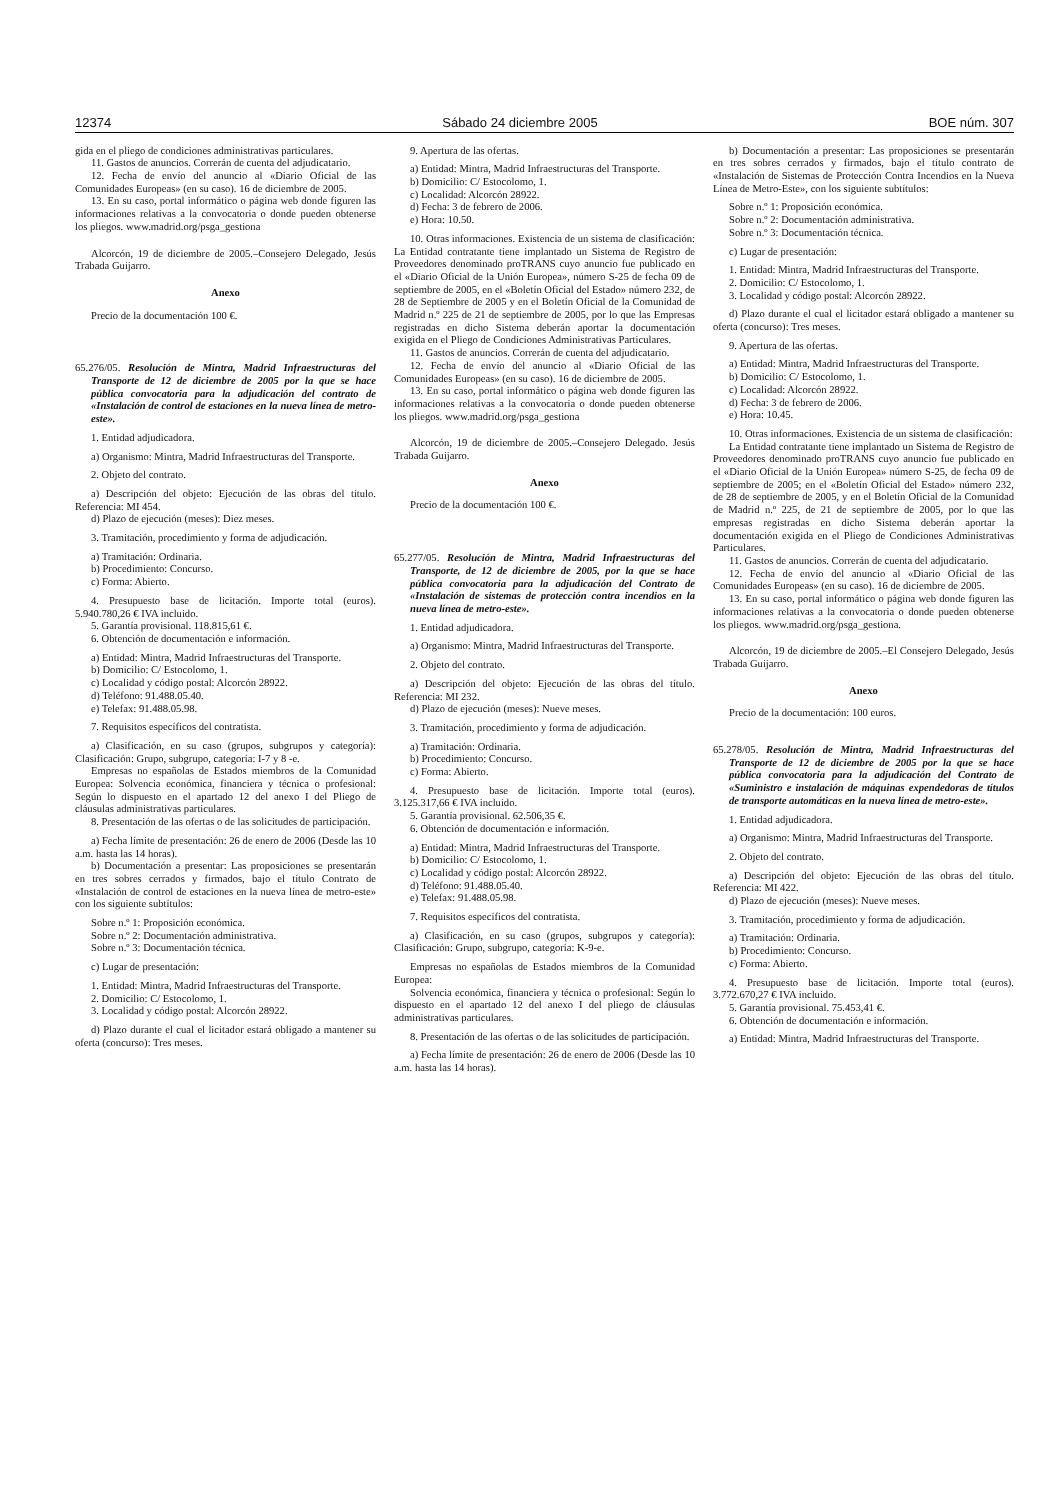12374 Sábado 24 diciembre 2005 BOE núm. 307
gida en el pliego de condiciones administrativas particulares.
11. Gastos de anuncios. Correrán de cuenta del adjudicatario.
12. Fecha de envío del anuncio al «Diario Oficial de las Comunidades Europeas» (en su caso). 16 de diciembre de 2005.
13. En su caso, portal informático o página web donde figuren las informaciones relativas a la convocatoria o donde pueden obtenerse los pliegos. www.madrid.org/psga_gestiona
Alcorcón, 19 de diciembre de 2005.–Consejero Delegado, Jesús Trabada Guijarro.
Anexo
Precio de la documentación 100 €.
65.276/05. Resolución de Mintra, Madrid Infraestructuras del Transporte de 12 de diciembre de 2005 por la que se hace pública convocatoria para la adjudicación del contrato de «Instalación de control de estaciones en la nueva línea de metro-este».
1. Entidad adjudicadora.
a) Organismo: Mintra, Madrid Infraestructuras del Transporte.
2. Objeto del contrato.
a) Descripción del objeto: Ejecución de las obras del título. Referencia: MI 454.
d) Plazo de ejecución (meses): Diez meses.
3. Tramitación, procedimiento y forma de adjudicación.
a) Tramitación: Ordinaria.
b) Procedimiento: Concurso.
c) Forma: Abierto.
4. Presupuesto base de licitación. Importe total (euros). 5.940.780,26 € IVA incluido.
5. Garantía provisional. 118.815,61 €.
6. Obtención de documentación e información.
a) Entidad: Mintra, Madrid Infraestructuras del Transporte.
b) Domicilio: C/ Estocolomo, 1.
c) Localidad y código postal: Alcorcón 28922.
d) Teléfono: 91.488.05.40.
e) Telefax: 91.488.05.98.
7. Requisitos específicos del contratista.
a) Clasificación, en su caso (grupos, subgrupos y categoría): Clasificación: Grupo, subgrupo, categoría: I-7 y 8 -e.
Empresas no españolas de Estados miembros de la Comunidad Europea: Solvencia económica, financiera y técnica o profesional: Según lo dispuesto en el apartado 12 del anexo I del Pliego de cláusulas administrativas particulares.
8. Presentación de las ofertas o de las solicitudes de participación.
a) Fecha límite de presentación: 26 de enero de 2006 (Desde las 10 a.m. hasta las 14 horas).
b) Documentación a presentar: Las proposiciones se presentarán en tres sobres cerrados y firmados, bajo el título Contrato de «Instalación de control de estaciones en la nueva línea de metro-este» con los siguiente subtítulos:
Sobre n.º 1: Proposición económica.
Sobre n.º 2: Documentación administrativa.
Sobre n.º 3: Documentación técnica.
c) Lugar de presentación:
1. Entidad: Mintra, Madrid Infraestructuras del Transporte.
2. Domicilio: C/ Estocolomo, 1.
3. Localidad y código postal: Alcorcón 28922.
d) Plazo durante el cual el licitador estará obligado a mantener su oferta (concurso): Tres meses.
9. Apertura de las ofertas.
a) Entidad: Mintra, Madrid Infraestructuras del Transporte.
b) Domicilio: C/ Estocolomo, 1.
c) Localidad: Alcorcón 28922.
d) Fecha: 3 de febrero de 2006.
e) Hora: 10.50.
10. Otras informaciones. Existencia de un sistema de clasificación: La Entidad contratante tiene implantado un Sistema de Registro de Proveedores denominado proTRANS cuyo anuncio fue publicado en el «Diario Oficial de la Unión Europea», número S-25 de fecha 09 de septiembre de 2005, en el «Boletín Oficial del Estado» número 232, de 28 de Septiembre de 2005 y en el Boletín Oficial de la Comunidad de Madrid n.º 225 de 21 de septiembre de 2005, por lo que las Empresas registradas en dicho Sistema deberán aportar la documentación exigida en el Pliego de Condiciones Administrativas Particulares.
11. Gastos de anuncios. Correrán de cuenta del adjudicatario.
12. Fecha de envío del anuncio al «Diario Oficial de las Comunidades Europeas» (en su caso). 16 de diciembre de 2005.
13. En su caso, portal informático o página web donde figuren las informaciones relativas a la convocatoria o donde pueden obtenerse los pliegos. www.madrid.org/psga_gestiona
Alcorcón, 19 de diciembre de 2005.–Consejero Delegado. Jesús Trabada Guijarro.
Anexo
Precio de la documentación 100 €.
65.277/05. Resolución de Mintra, Madrid Infraestructuras del Transporte, de 12 de diciembre de 2005, por la que se hace pública convocatoria para la adjudicación del Contrato de «Instalación de sistemas de protección contra incendios en la nueva línea de metro-este».
1. Entidad adjudicadora.
a) Organismo: Mintra, Madrid Infraestructuras del Transporte.
2. Objeto del contrato.
a) Descripción del objeto: Ejecución de las obras del título. Referencia: MI 232.
d) Plazo de ejecución (meses): Nueve meses.
3. Tramitación, procedimiento y forma de adjudicación.
a) Tramitación: Ordinaria.
b) Procedimiento: Concurso.
c) Forma: Abierto.
4. Presupuesto base de licitación. Importe total (euros). 3.125.317,66 € IVA incluido.
5. Garantía provisional. 62.506,35 €.
6. Obtención de documentación e información.
a) Entidad: Mintra, Madrid Infraestructuras del Transporte.
b) Domicilio: C/ Estocolomo, 1.
c) Localidad y código postal: Alcorcón 28922.
d) Teléfono: 91.488.05.40.
e) Telefax: 91.488.05.98.
7. Requisitos específicos del contratista.
a) Clasificación, en su caso (grupos, subgrupos y categoría): Clasificación: Grupo, subgrupo, categoría: K-9-e.
Empresas no españolas de Estados miembros de la Comunidad Europea:
Solvencia económica, financiera y técnica o profesional: Según lo dispuesto en el apartado 12 del anexo I del pliego de cláusulas administrativas particulares.
8. Presentación de las ofertas o de las solicitudes de participación.
a) Fecha límite de presentación: 26 de enero de 2006 (Desde las 10 a.m. hasta las 14 horas).
b) Documentación a presentar: Las proposiciones se presentarán en tres sobres cerrados y firmados, bajo el título contrato de «Instalación de Sistemas de Protección Contra Incendios en la Nueva Línea de Metro-Este», con los siguiente subtítulos:
Sobre n.º 1: Proposición económica.
Sobre n.º 2: Documentación administrativa.
Sobre n.º 3: Documentación técnica.
c) Lugar de presentación:
1. Entidad: Mintra, Madrid Infraestructuras del Transporte.
2. Domicilio: C/ Estocolomo, 1.
3. Localidad y código postal: Alcorcón 28922.
d) Plazo durante el cual el licitador estará obligado a mantener su oferta (concurso): Tres meses.
9. Apertura de las ofertas.
a) Entidad: Mintra, Madrid Infraestructuras del Transporte.
b) Domicilio: C/ Estocolomo, 1.
c) Localidad: Alcorcón 28922.
d) Fecha: 3 de febrero de 2006.
e) Hora: 10.45.
10. Otras informaciones. Existencia de un sistema de clasificación:
La Entidad contratante tiene implantado un Sistema de Registro de Proveedores denominado proTRANS cuyo anuncio fue publicado en el «Diario Oficial de la Unión Europea» número S-25, de fecha 09 de septiembre de 2005; en el «Boletín Oficial del Estado» número 232, de 28 de septiembre de 2005, y en el Boletín Oficial de la Comunidad de Madrid n.º 225, de 21 de septiembre de 2005, por lo que las empresas registradas en dicho Sistema deberán aportar la documentación exigida en el Pliego de Condiciones Administrativas Particulares.
11. Gastos de anuncios. Correrán de cuenta del adjudicatario.
12. Fecha de envío del anuncio al «Diario Oficial de las Comunidades Europeas» (en su caso). 16 de diciembre de 2005.
13. En su caso, portal informático o página web donde figuren las informaciones relativas a la convocatoria o donde pueden obtenerse los pliegos. www.madrid.org/psga_gestiona.
Alcorcón, 19 de diciembre de 2005.–El Consejero Delegado, Jesús Trabada Guijarro.
Anexo
Precio de la documentación: 100 euros.
65.278/05. Resolución de Mintra, Madrid Infraestructuras del Transporte de 12 de diciembre de 2005 por la que se hace pública convocatoria para la adjudicación del Contrato de «Suministro e instalación de máquinas expendedoras de títulos de transporte automáticas en la nueva línea de metro-este».
1. Entidad adjudicadora.
a) Organismo: Mintra, Madrid Infraestructuras del Transporte.
2. Objeto del contrato.
a) Descripción del objeto: Ejecución de las obras del título. Referencia: MI 422.
d) Plazo de ejecución (meses): Nueve meses.
3. Tramitación, procedimiento y forma de adjudicación.
a) Tramitación: Ordinaria.
b) Procedimiento: Concurso.
c) Forma: Abierto.
4. Presupuesto base de licitación. Importe total (euros). 3.772.670,27 € IVA incluido.
5. Garantía provisional. 75.453,41 €.
6. Obtención de documentación e información.
a) Entidad: Mintra, Madrid Infraestructuras del Transporte.